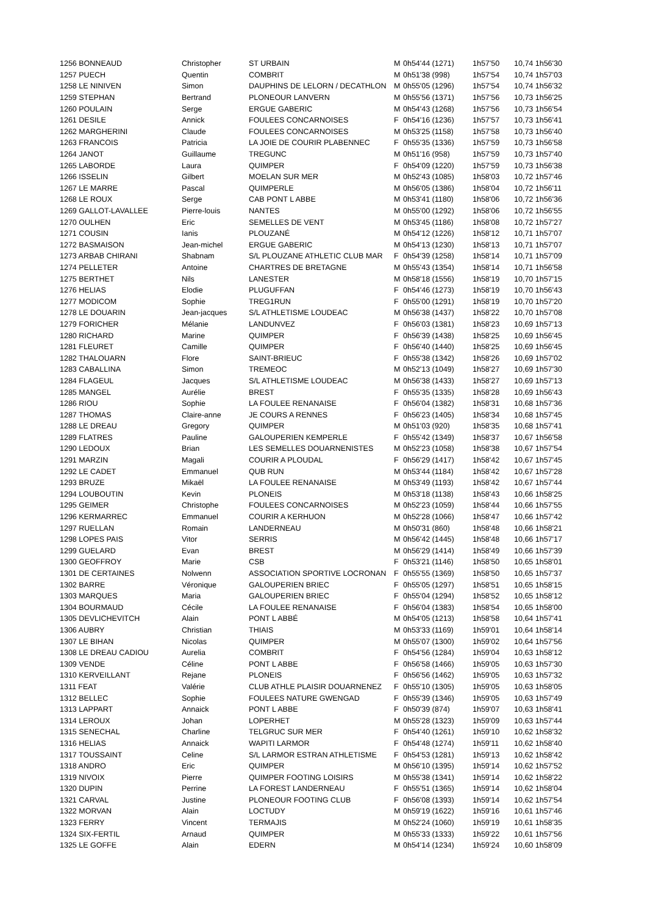| 1256 BONNEAUD | Christopher | ST URBAIN | M | 0h54'44 (1271) | 1h57'50 | 10,74 1h56'30 |
| 1257 PUECH | Quentin | COMBRIT | M | 0h51'38 (998) | 1h57'54 | 10,74 1h57'03 |
| 1258 LE NINIVEN | Simon | DAUPHINS DE LELORN / DECATHLON | M | 0h55'05 (1296) | 1h57'54 | 10,74 1h56'32 |
| 1259 STEPHAN | Bertrand | PLONEOUR LANVERN | M | 0h55'56 (1371) | 1h57'56 | 10,73 1h56'25 |
| 1260 POULAIN | Serge | ERGUE GABERIC | M | 0h54'43 (1268) | 1h57'56 | 10,73 1h56'54 |
| 1261 DESILE | Annick | FOULEES CONCARNOISES | F | 0h54'16 (1236) | 1h57'57 | 10,73 1h56'41 |
| 1262 MARGHERINI | Claude | FOULEES CONCARNOISES | M | 0h53'25 (1158) | 1h57'58 | 10,73 1h56'40 |
| 1263 FRANCOIS | Patricia | LA JOIE DE COURIR PLABENNEC | F | 0h55'35 (1336) | 1h57'59 | 10,73 1h56'58 |
| 1264 JANOT | Guillaume | TREGUNC | M | 0h51'16 (958) | 1h57'59 | 10,73 1h57'40 |
| 1265 LABORDE | Laura | QUIMPER | F | 0h54'09 (1220) | 1h57'59 | 10,73 1h56'38 |
| 1266 ISSELIN | Gilbert | MOELAN SUR MER | M | 0h52'43 (1085) | 1h58'03 | 10,72 1h57'46 |
| 1267 LE MARRE | Pascal | QUIMPERLE | M | 0h56'05 (1386) | 1h58'04 | 10,72 1h56'11 |
| 1268 LE ROUX | Serge | CAB PONT L ABBE | M | 0h53'41 (1180) | 1h58'06 | 10,72 1h56'36 |
| 1269 GALLOT-LAVALLEE | Pierre-louis | NANTES | M | 0h55'00 (1292) | 1h58'06 | 10,72 1h56'55 |
| 1270 OULHEN | Eric | SEMELLES DE VENT | M | 0h53'45 (1186) | 1h58'08 | 10,72 1h57'27 |
| 1271 COUSIN | Ianis | PLOUZANÉ | M | 0h54'12 (1226) | 1h58'12 | 10,71 1h57'07 |
| 1272 BASMAISON | Jean-michel | ERGUE GABERIC | M | 0h54'13 (1230) | 1h58'13 | 10,71 1h57'07 |
| 1273 ARBAB CHIRANI | Shabnam | S/L PLOUZANE ATHLETIC CLUB MAR | F | 0h54'39 (1258) | 1h58'14 | 10,71 1h57'09 |
| 1274 PELLETER | Antoine | CHARTRES DE BRETAGNE | M | 0h55'43 (1354) | 1h58'14 | 10,71 1h56'58 |
| 1275 BERTHET | Nils | LANESTER | M | 0h58'18 (1556) | 1h58'19 | 10,70 1h57'15 |
| 1276 HELIAS | Elodie | PLUGUFFAN | F | 0h54'46 (1273) | 1h58'19 | 10,70 1h56'43 |
| 1277 MODICOM | Sophie | TREG1RUN | F | 0h55'00 (1291) | 1h58'19 | 10,70 1h57'20 |
| 1278 LE DOUARIN | Jean-jacques | S/L ATHLETISME LOUDEAC | M | 0h56'38 (1437) | 1h58'22 | 10,70 1h57'08 |
| 1279 FORICHER | Mélanie | LANDUNVEZ | F | 0h56'03 (1381) | 1h58'23 | 10,69 1h57'13 |
| 1280 RICHARD | Marine | QUIMPER | F | 0h56'39 (1438) | 1h58'25 | 10,69 1h56'45 |
| 1281 FLEURET | Camille | QUIMPER | F | 0h56'40 (1440) | 1h58'25 | 10,69 1h56'45 |
| 1282 THALOUARN | Flore | SAINT-BRIEUC | F | 0h55'38 (1342) | 1h58'26 | 10,69 1h57'02 |
| 1283 CABALLINA | Simon | TREMEOC | M | 0h52'13 (1049) | 1h58'27 | 10,69 1h57'30 |
| 1284 FLAGEUL | Jacques | S/L ATHLETISME LOUDEAC | M | 0h56'38 (1433) | 1h58'27 | 10,69 1h57'13 |
| 1285 MANGEL | Aurélie | BREST | F | 0h55'35 (1335) | 1h58'28 | 10,69 1h56'43 |
| 1286 RIOU | Sophie | LA FOULEE RENANAISE | F | 0h56'04 (1382) | 1h58'31 | 10,68 1h57'36 |
| 1287 THOMAS | Claire-anne | JE COURS A RENNES | F | 0h56'23 (1405) | 1h58'34 | 10,68 1h57'45 |
| 1288 LE DREAU | Gregory | QUIMPER | M | 0h51'03 (920) | 1h58'35 | 10,68 1h57'41 |
| 1289 FLATRES | Pauline | GALOUPERIEN KEMPERLE | F | 0h55'42 (1349) | 1h58'37 | 10,67 1h56'58 |
| 1290 LEDOUX | Brian | LES SEMELLES DOUARNENISTES | M | 0h52'23 (1058) | 1h58'38 | 10,67 1h57'54 |
| 1291 MARZIN | Magali | COURIR A PLOUDAL | F | 0h56'29 (1417) | 1h58'42 | 10,67 1h57'45 |
| 1292 LE CADET | Emmanuel | QUB RUN | M | 0h53'44 (1184) | 1h58'42 | 10,67 1h57'28 |
| 1293 BRUZE | Mikaël | LA FOULEE RENANAISE | M | 0h53'49 (1193) | 1h58'42 | 10,67 1h57'44 |
| 1294 LOUBOUTIN | Kevin | PLONEIS | M | 0h53'18 (1138) | 1h58'43 | 10,66 1h58'25 |
| 1295 GEIMER | Christophe | FOULEES CONCARNOISES | M | 0h52'23 (1059) | 1h58'44 | 10,66 1h57'55 |
| 1296 KERMARREC | Emmanuel | COURIR A KERHUON | M | 0h52'28 (1066) | 1h58'47 | 10,66 1h57'42 |
| 1297 RUELLAN | Romain | LANDERNEAU | M | 0h50'31 (860) | 1h58'48 | 10,66 1h58'21 |
| 1298 LOPES PAIS | Vitor | SERRIS | M | 0h56'42 (1445) | 1h58'48 | 10,66 1h57'17 |
| 1299 GUELARD | Evan | BREST | M | 0h56'29 (1414) | 1h58'49 | 10,66 1h57'39 |
| 1300 GEOFFROY | Marie | CSB | F | 0h53'21 (1146) | 1h58'50 | 10,65 1h58'01 |
| 1301 DE CERTAINES | Nolwenn | ASSOCIATION SPORTIVE LOCRONAN | F | 0h55'55 (1369) | 1h58'50 | 10,65 1h57'37 |
| 1302 BARRE | Véronique | GALOUPERIEN BRIEC | F | 0h55'05 (1297) | 1h58'51 | 10,65 1h58'15 |
| 1303 MARQUES | Maria | GALOUPERIEN BRIEC | F | 0h55'04 (1294) | 1h58'52 | 10,65 1h58'12 |
| 1304 BOURMAUD | Cécile | LA FOULEE RENANAISE | F | 0h56'04 (1383) | 1h58'54 | 10,65 1h58'00 |
| 1305 DEVLICHEVITCH | Alain | PONT L ABBÉ | M | 0h54'05 (1213) | 1h58'58 | 10,64 1h57'41 |
| 1306 AUBRY | Christian | THIAIS | M | 0h53'33 (1169) | 1h59'01 | 10,64 1h58'14 |
| 1307 LE BIHAN | Nicolas | QUIMPER | M | 0h55'07 (1300) | 1h59'02 | 10,64 1h57'56 |
| 1308 LE DREAU CADIOU | Aurelia | COMBRIT | F | 0h54'56 (1284) | 1h59'04 | 10,63 1h58'12 |
| 1309 VENDE | Céline | PONT L ABBE | F | 0h56'58 (1466) | 1h59'05 | 10,63 1h57'30 |
| 1310 KERVEILLANT | Rejane | PLONEIS | F | 0h56'56 (1462) | 1h59'05 | 10,63 1h57'32 |
| 1311 FEAT | Valérie | CLUB ATHLE PLAISIR DOUARNENEZ | F | 0h55'10 (1305) | 1h59'05 | 10,63 1h58'05 |
| 1312 BELLEC | Sophie | FOULEES NATURE GWENGAD | F | 0h55'39 (1346) | 1h59'05 | 10,63 1h57'49 |
| 1313 LAPPART | Annaick | PONT L ABBE | F | 0h50'39 (874) | 1h59'07 | 10,63 1h58'41 |
| 1314 LEROUX | Johan | LOPERHET | M | 0h55'28 (1323) | 1h59'09 | 10,63 1h57'44 |
| 1315 SENECHAL | Charline | TELGRUC SUR MER | F | 0h54'40 (1261) | 1h59'10 | 10,62 1h58'32 |
| 1316 HELIAS | Annaick | WAPITI LARMOR | F | 0h54'48 (1274) | 1h59'11 | 10,62 1h58'40 |
| 1317 TOUSSAINT | Celine | S/L LARMOR ESTRAN ATHLETISME | F | 0h54'53 (1281) | 1h59'13 | 10,62 1h58'42 |
| 1318 ANDRO | Eric | QUIMPER | M | 0h56'10 (1395) | 1h59'14 | 10,62 1h57'52 |
| 1319 NIVOIX | Pierre | QUIMPER FOOTING LOISIRS | M | 0h55'38 (1341) | 1h59'14 | 10,62 1h58'22 |
| 1320 DUPIN | Perrine | LA FOREST LANDERNEAU | F | 0h55'51 (1365) | 1h59'14 | 10,62 1h58'04 |
| 1321 CARVAL | Justine | PLONEOUR FOOTING CLUB | F | 0h56'08 (1393) | 1h59'14 | 10,62 1h57'54 |
| 1322 MORVAN | Alain | LOCTUDY | M | 0h59'19 (1622) | 1h59'16 | 10,61 1h57'46 |
| 1323 FERRY | Vincent | TERMAJIS | M | 0h52'24 (1060) | 1h59'19 | 10,61 1h58'35 |
| 1324 SIX-FERTIL | Arnaud | QUIMPER | M | 0h55'33 (1333) | 1h59'22 | 10,61 1h57'56 |
| 1325 LE GOFFE | Alain | EDERN | M | 0h54'14 (1234) | 1h59'24 | 10,60 1h58'09 |